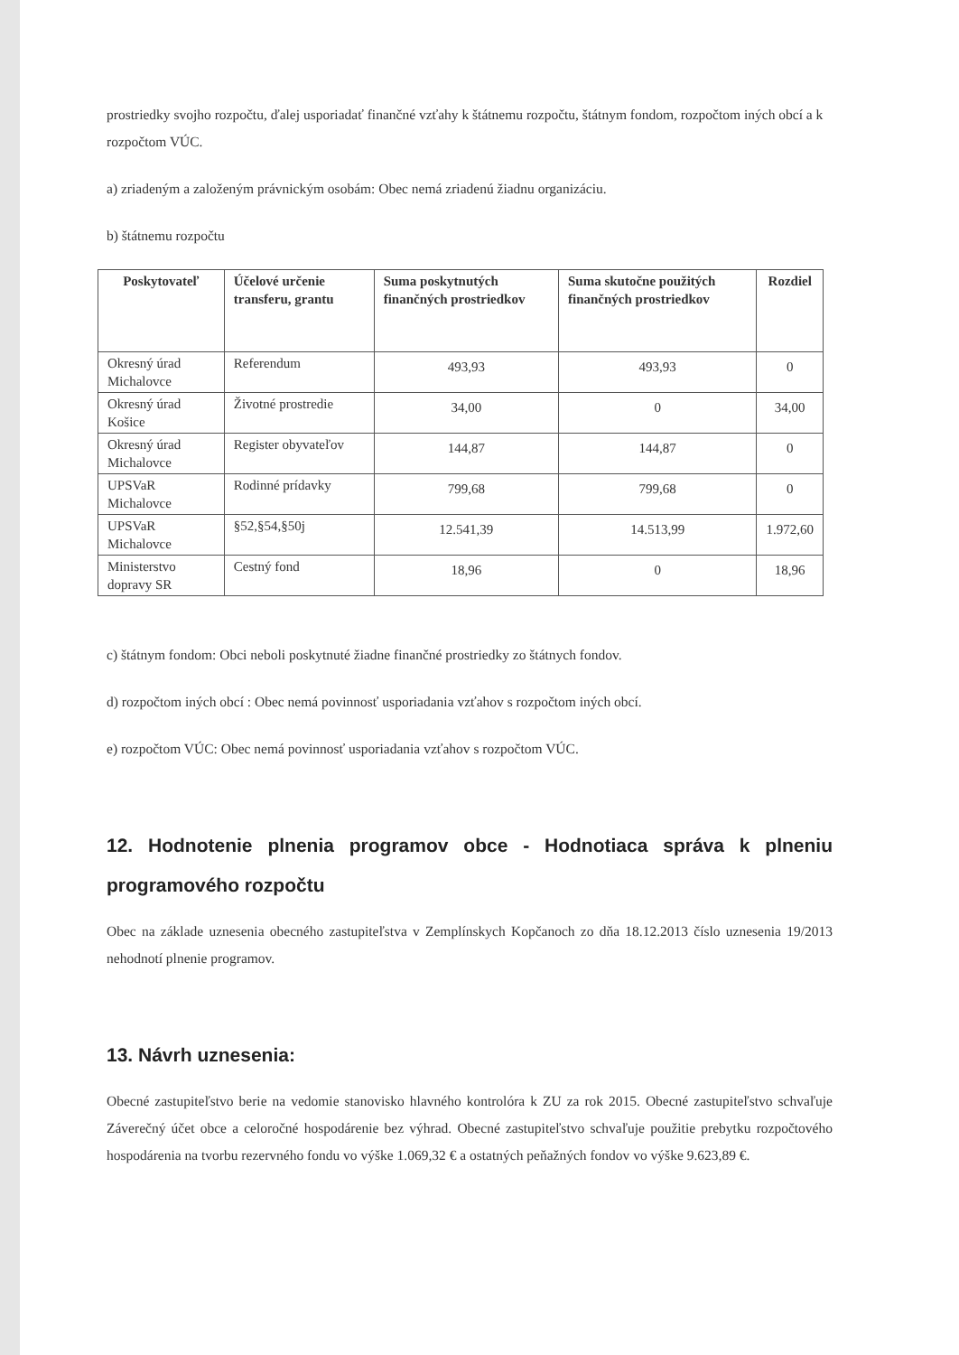prostriedky svojho rozpočtu, ďalej usporiadať finančné vzťahy k štátnemu rozpočtu, štátnym fondom, rozpočtom iných obcí a k rozpočtom VÚC.
a) zriadeným a založeným právnickým osobám: Obec nemá zriadenú žiadnu organizáciu.
b) štátnemu rozpočtu
| Poskytovateľ | Účelové určenie transferu, grantu | Suma poskytnutých finančných prostriedkov | Suma skutočne použitých finančných prostriedkov | Rozdiel |
| --- | --- | --- | --- | --- |
| Okresný úrad Michalovce | Referendum | 493,93 | 493,93 | 0 |
| Okresný úrad Košice | Životné prostredie | 34,00 | 0 | 34,00 |
| Okresný úrad Michalovce | Register obyvateľov | 144,87 | 144,87 | 0 |
| UPSVaR Michalovce | Rodinné prídavky | 799,68 | 799,68 | 0 |
| UPSVaR Michalovce | §52,§54,§50j | 12.541,39 | 14.513,99 | 1.972,60 |
| Ministerstvo dopravy SR | Cestný fond | 18,96 | 0 | 18,96 |
c) štátnym fondom: Obci neboli poskytnuté žiadne finančné prostriedky zo štátnych fondov.
d) rozpočtom iných obcí : Obec nemá povinnosť usporiadania vzťahov s rozpočtom iných obcí.
e) rozpočtom VÚC: Obec nemá povinnosť usporiadania vzťahov s rozpočtom VÚC.
12. Hodnotenie plnenia programov obce - Hodnotiaca správa k plneniu programového rozpočtu
Obec na základe uznesenia obecného zastupiteľstva v Zemplínskych Kopčanoch zo dňa 18.12.2013 číslo uznesenia 19/2013 nehodnotí plnenie programov.
13. Návrh uznesenia:
Obecné zastupiteľstvo berie na vedomie stanovisko hlavného kontrolóra k ZU za rok 2015. Obecné zastupiteľstvo schvaľuje Záverečný účet obce a celoročné hospodárenie bez výhrad. Obecné zastupiteľstvo schvaľuje použitie prebytku rozpočtového hospodárenia na tvorbu rezervného fondu vo výške 1.069,32 € a ostatných peňažných fondov vo výške 9.623,89 €.